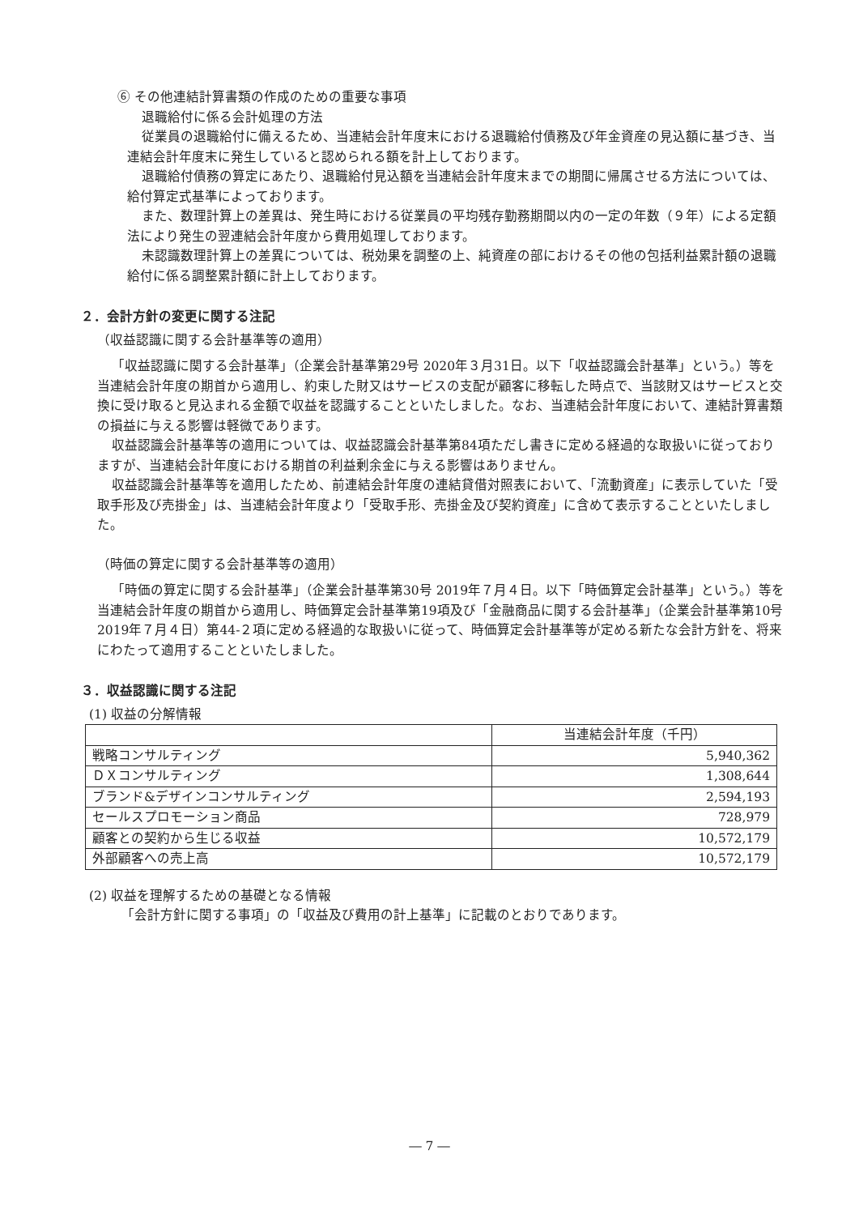⑥ その他連結計算書類の作成のための重要な事項
退職給付に係る会計処理の方法
従業員の退職給付に備えるため、当連結会計年度末における退職給付債務及び年金資産の見込額に基づき、当連結会計年度末に発生していると認められる額を計上しております。
退職給付債務の算定にあたり、退職給付見込額を当連結会計年度末までの期間に帰属させる方法については、給付算定式基準によっております。
また、数理計算上の差異は、発生時における従業員の平均残存勤務期間以内の一定の年数（９年）による定額法により発生の翌連結会計年度から費用処理しております。
未認識数理計算上の差異については、税効果を調整の上、純資産の部におけるその他の包括利益累計額の退職給付に係る調整累計額に計上しております。
２．会計方針の変更に関する注記
（収益認識に関する会計基準等の適用）
「収益認識に関する会計基準」（企業会計基準第29号 2020年３月31日。以下「収益認識会計基準」という。）等を当連結会計年度の期首から適用し、約束した財又はサービスの支配が顧客に移転した時点で、当該財又はサービスと交換に受け取ると見込まれる金額で収益を認識することといたしました。なお、当連結会計年度において、連結計算書類の損益に与える影響は軽微であります。
収益認識会計基準等の適用については、収益認識会計基準第84項ただし書きに定める経過的な取扱いに従っておりますが、当連結会計年度における期首の利益剰余金に与える影響はありません。
収益認識会計基準等を適用したため、前連結会計年度の連結貸借対照表において、「流動資産」に表示していた「受取手形及び売掛金」は、当連結会計年度より「受取手形、売掛金及び契約資産」に含めて表示することといたしました。
（時価の算定に関する会計基準等の適用）
「時価の算定に関する会計基準」（企業会計基準第30号 2019年７月４日。以下「時価算定会計基準」という。）等を当連結会計年度の期首から適用し、時価算定会計基準第19項及び「金融商品に関する会計基準」（企業会計基準第10号 2019年７月４日）第44-２項に定める経過的な取扱いに従って、時価算定会計基準等が定める新たな会計方針を、将来にわたって適用することといたしました。
３．収益認識に関する注記
(1) 収益の分解情報
| | 当連結会計年度（千円） |
| 戦略コンサルティング | 5,940,362 |
| ＤＸコンサルティング | 1,308,644 |
| ブランド&デザインコンサルティング | 2,594,193 |
| セールスプロモーション商品 | 728,979 |
| 顧客との契約から生じる収益 | 10,572,179 |
| 外部顧客への売上高 | 10,572,179 |
(2) 収益を理解するための基礎となる情報
「会計方針に関する事項」の「収益及び費用の計上基準」に記載のとおりであります。
― 7 ―